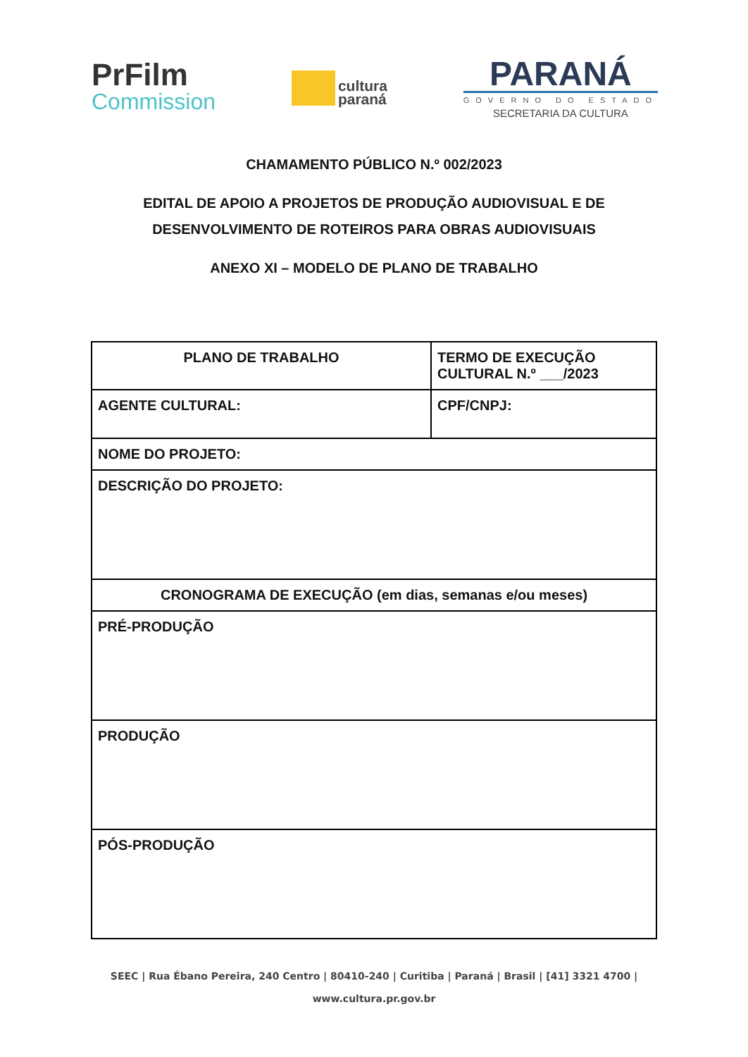PrFilm
Commission
cultura
paraná
PARANÁ
GOVERNO DO ESTADO
SECRETARIA DA CULTURA
CHAMAMENTO PÚBLICO N.º 002/2023
EDITAL DE APOIO A PROJETOS DE PRODUÇÃO AUDIOVISUAL E DE
DESENVOLVIMENTO DE ROTEIROS PARA OBRAS AUDIOVISUAIS
ANEXO XI – MODELO DE PLANO DE TRABALHO
| PLANO DE TRABALHO | TERMO DE EXECUÇÃO CULTURAL N.º ___/2023 |
| AGENTE CULTURAL: | CPF/CNPJ: |
| NOME DO PROJETO: | |
| DESCRIÇÃO DO PROJETO: | |
| CRONOGRAMA DE EXECUÇÃO (em dias, semanas e/ou meses) | |
| PRÉ-PRODUÇÃO | |
| PRODUÇÃO | |
| PÓS-PRODUÇÃO | |
SEEC | Rua Ébano Pereira, 240 Centro | 80410-240 | Curitiba | Paraná | Brasil | [41] 3321 4700 |
www.cultura.pr.gov.br